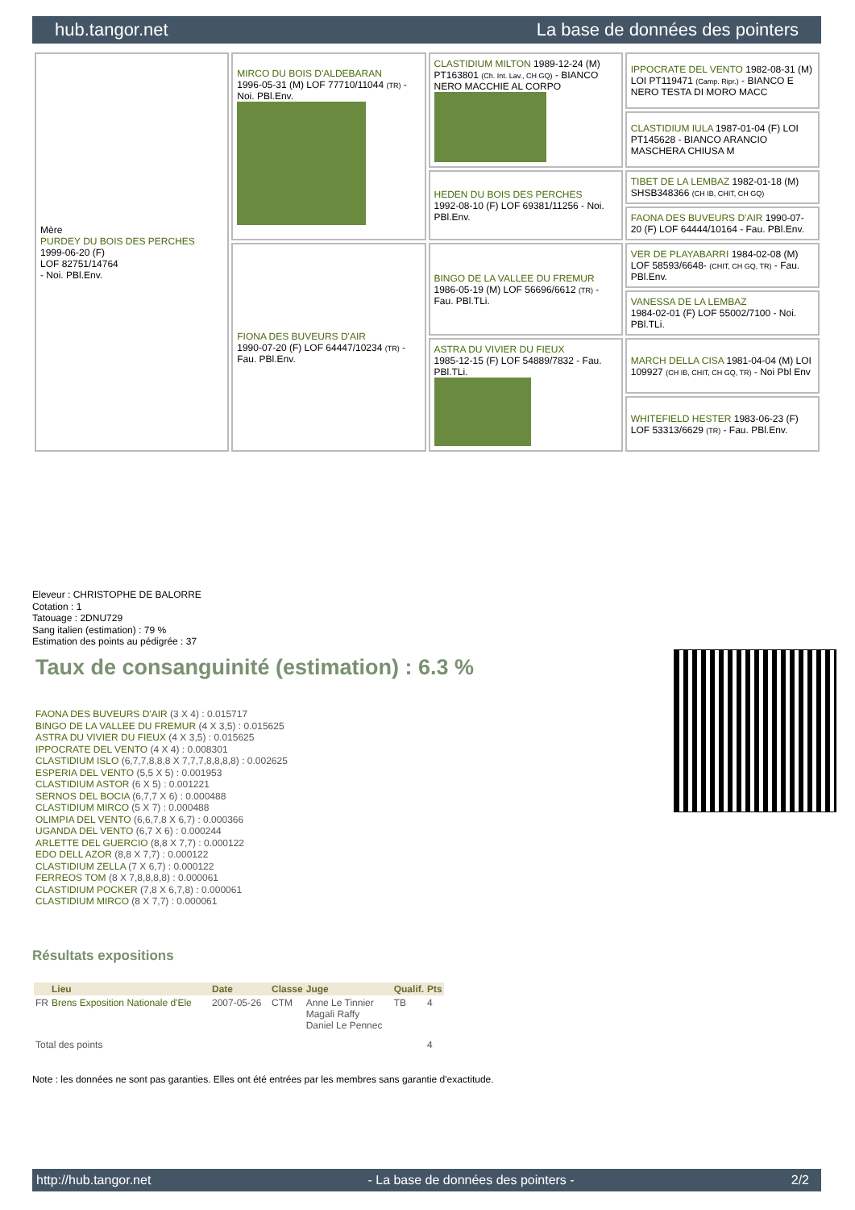hub.tangor.net La base de données des pointers
| Mère PURDEY DU BOIS DES PERCHES 1999-06-20 (F) LOF 82751/14764 - Noi. PBl.Env. | MIRCO DU BOIS D'ALDEBARAN 1996-05-31 (M) LOF 77710/11044 (TR) - Noi. PBl.Env. | CLASTIDIUM MILTON 1989-12-24 (M) PT163801 (Ch. Int. Lav., CH GQ) - BIANCO NERO MACCHIE AL CORPO | IPPOCRATE DEL VENTO 1982-08-31 (M) LOI PT119471 (Camp. Ripr.) - BIANCO E NERO TESTA DI MORO MACC |
| | | | CLASTIDIUM IULA 1987-01-04 (F) LOI PT145628 - BIANCO ARANCIO MASCHERA CHIUSA M |
| | | HEDEN DU BOIS DES PERCHES 1992-08-10 (F) LOF 69381/11256 - Noi. PBl.Env. | TIBET DE LA LEMBAZ 1982-01-18 (M) SHSB348366 (CH IB, CHIT, CH GQ) |
| | | | FAONA DES BUVEURS D'AIR 1990-07-20 (F) LOF 64444/10164 - Fau. PBl.Env. |
| | FIONA DES BUVEURS D'AIR 1990-07-20 (F) LOF 64447/10234 (TR) - Fau. PBl.Env. | BINGO DE LA VALLEE DU FREMUR 1986-05-19 (M) LOF 56696/6612 (TR) - Fau. PBl.TLi. | VER DE PLAYABARRI 1984-02-08 (M) LOF 58593/6648- (CHIT, CH GQ, TR) - Fau. PBl.Env. |
| | | | VANESSA DE LA LEMBAZ 1984-02-01 (F) LOF 55002/7100 - Noi. PBl.TLi. |
| | | ASTRA DU VIVIER DU FIEUX 1985-12-15 (F) LOF 54889/7832 - Fau. PBl.TLi. | MARCH DELLA CISA 1981-04-04 (M) LOI 109927 (CH IB, CHIT, CH GQ, TR) - Noi Pbl Env |
| | | | WHITEFIELD HESTER 1983-06-23 (F) LOF 53313/6629 (TR) - Fau. PBl.Env. |
Eleveur : CHRISTOPHE DE BALORRE
Cotation : 1
Tatouage : 2DNU729
Sang italien (estimation) : 79 %
Estimation des points au pédigrée : 37
Taux de consanguinité (estimation) : 6.3 %
FAONA DES BUVEURS D'AIR (3 X 4) : 0.015717
BINGO DE LA VALLEE DU FREMUR (4 X 3,5) : 0.015625
ASTRA DU VIVIER DU FIEUX (4 X 3,5) : 0.015625
IPPOCRATE DEL VENTO (4 X 4) : 0.008301
CLASTIDIUM ISLO (6,7,7,8,8,8 X 7,7,7,8,8,8,8) : 0.002625
ESPERIA DEL VENTO (5,5 X 5) : 0.001953
CLASTIDIUM ASTOR (6 X 5) : 0.001221
SERNOS DEL BOCIA (6,7,7 X 6) : 0.000488
CLASTIDIUM MIRCO (5 X 7) : 0.000488
OLIMPIA DEL VENTO (6,6,7,8 X 6,7) : 0.000366
UGANDA DEL VENTO (6,7 X 6) : 0.000244
ARLETTE DEL GUERCIO (8,8 X 7,7) : 0.000122
EDO DELL AZOR (8,8 X 7,7) : 0.000122
CLASTIDIUM ZELLA (7 X 6,7) : 0.000122
FERREOS TOM (8 X 7,8,8,8,8) : 0.000061
CLASTIDIUM POCKER (7,8 X 6,7,8) : 0.000061
CLASTIDIUM MIRCO (8 X 7,7) : 0.000061
Résultats expositions
| | Lieu | Date | Classe | Juge | Qualif. | Pts |
| --- | --- | --- | --- | --- | --- | --- |
| FR | Brens Exposition Nationale d'Ele | 2007-05-26 | CTM | Anne Le Tinnier Magali Raffy Daniel Le Pennec | TB | 4 |
| Total des points | | | | | | 4 |
Note : les données ne sont pas garanties. Elles ont été entrées par les membres sans garantie d'exactitude.
http://hub.tangor.net - La base de données des pointers - 2/2